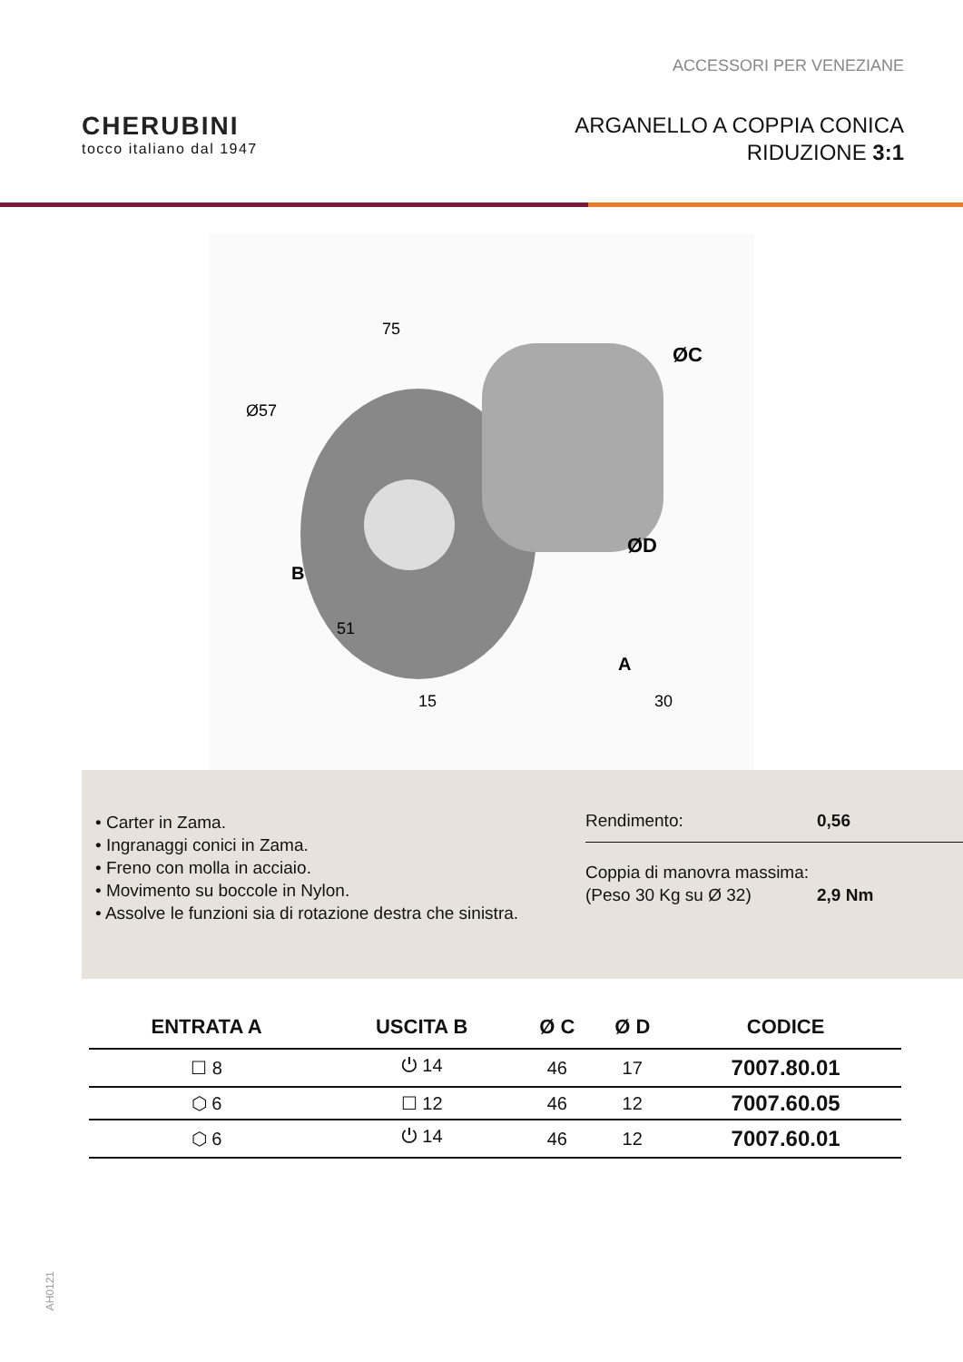ACCESSORI PER VENEZIANE
CHERUBINI
tocco italiano dal 1947
ARGANELLO A COPPIA CONICA
RIDUZIONE 3:1
75
Ø57
ØC
ØD
B
51
15
A
30
• Carter in Zama.
• Ingranaggi conici in Zama.
• Freno con molla in acciaio.
• Movimento su boccole in Nylon.
• Assolve le funzioni sia di rotazione destra che sinistra.
Rendimento: 0,56
Coppia di manovra massima:
(Peso 30 Kg su Ø 32)
2,9 Nm
| ENTRATA A | USCITA B | Ø C | Ø D | CODICE |
| --- | --- | --- | --- | --- |
| ☐ 8 | ⏻ 14 | 46 | 17 | 7007.80.01 |
| ⬡ 6 | ☐ 12 | 46 | 12 | 7007.60.05 |
| ⬡ 6 | ⏻ 14 | 46 | 12 | 7007.60.01 |
AH0121